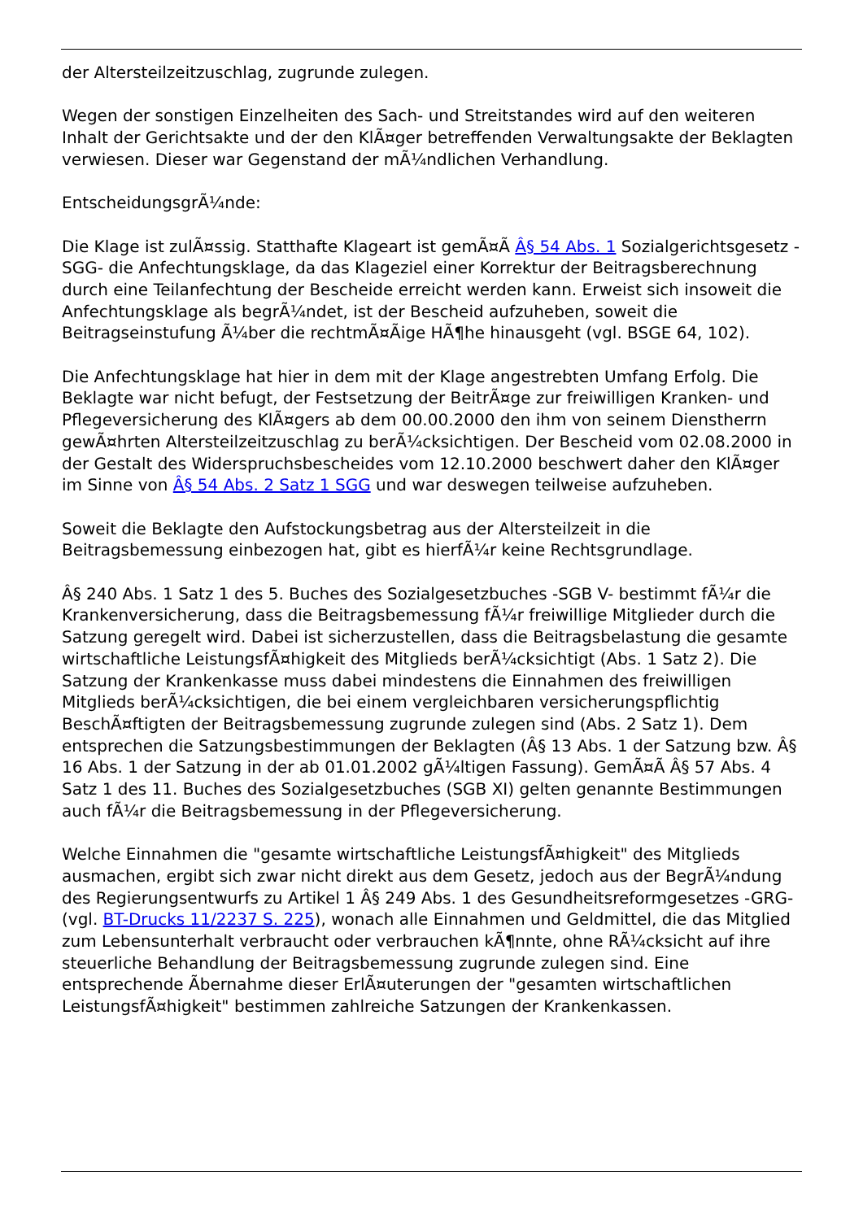der Altersteilzeitzuschlag, zugrunde zulegen.
Wegen der sonstigen Einzelheiten des Sach- und Streitstandes wird auf den weiteren Inhalt der Gerichtsakte und der den KlÃ¤ger betreffenden Verwaltungsakte der Beklagten verwiesen. Dieser war Gegenstand der mÃ¼ndlichen Verhandlung.
EntscheidungsgrÃ¼nde:
Die Klage ist zulÃ¤ssig. Statthafte Klageart ist gemÃ¤Ã Â§ 54 Abs. 1 Sozialgerichtsgesetz -SGG- die Anfechtungsklage, da das Klageziel einer Korrektur der Beitragsberechnung durch eine Teilanfechtung der Bescheide erreicht werden kann. Erweist sich insoweit die Anfechtungsklage als begrÃ¼ndet, ist der Bescheid aufzuheben, soweit die Beitragseinstufung Ã¼ber die rechtmÃ¤Ãige HÃ¶he hinausgeht (vgl. BSGE 64, 102).
Die Anfechtungsklage hat hier in dem mit der Klage angestrebten Umfang Erfolg. Die Beklagte war nicht befugt, der Festsetzung der BeitrÃ¤ge zur freiwilligen Kranken- und Pflegeversicherung des KlÃ¤gers ab dem 00.00.2000 den ihm von seinem Dienstherrn gewÃ¤hrten Altersteilzeitzuschlag zu berÃ¼cksichtigen. Der Bescheid vom 02.08.2000 in der Gestalt des Widerspruchsbescheides vom 12.10.2000 beschwert daher den KlÃ¤ger im Sinne von Â§ 54 Abs. 2 Satz 1 SGG und war deswegen teilweise aufzuheben.
Soweit die Beklagte den Aufstockungsbetrag aus der Altersteilzeit in die Beitragsbemessung einbezogen hat, gibt es hierfÃ¼r keine Rechtsgrundlage.
Â§ 240 Abs. 1 Satz 1 des 5. Buches des Sozialgesetzbuches -SGB V- bestimmt fÃ¼r die Krankenversicherung, dass die Beitragsbemessung fÃ¼r freiwillige Mitglieder durch die Satzung geregelt wird. Dabei ist sicherzustellen, dass die Beitragsbelastung die gesamte wirtschaftliche LeistungsfÃ¤higkeit des Mitglieds berÃ¼cksichtigt (Abs. 1 Satz 2). Die Satzung der Krankenkasse muss dabei mindestens die Einnahmen des freiwilligen Mitglieds berÃ¼cksichtigen, die bei einem vergleichbaren versicherungspflichtig BeschÃ¤ftigten der Beitragsbemessung zugrunde zulegen sind (Abs. 2 Satz 1). Dem entsprechen die Satzungsbestimmungen der Beklagten (Â§ 13 Abs. 1 der Satzung bzw. Â§ 16 Abs. 1 der Satzung in der ab 01.01.2002 gÃ¼ltigen Fassung). GemÃ¤Ã Â§ 57 Abs. 4 Satz 1 des 11. Buches des Sozialgesetzbuches (SGB XI) gelten genannte Bestimmungen auch fÃ¼r die Beitragsbemessung in der Pflegeversicherung.
Welche Einnahmen die "gesamte wirtschaftliche LeistungsfÃ¤higkeit" des Mitglieds ausmachen, ergibt sich zwar nicht direkt aus dem Gesetz, jedoch aus der BegrÃ¼ndung des Regierungsentwurfs zu Artikel 1 Â§ 249 Abs. 1 des Gesundheitsreformgesetzes -GRG- (vgl. BT-Drucks 11/2237 S. 225), wonach alle Einnahmen und Geldmittel, die das Mitglied zum Lebensunterhalt verbraucht oder verbrauchen kÃ¶nnte, ohne RÃ¼cksicht auf ihre steuerliche Behandlung der Beitragsbemessung zugrunde zulegen sind. Eine entsprechende Ãbernahme dieser ErlÃ¤uterungen der "gesamten wirtschaftlichen LeistungsfÃ¤higkeit" bestimmen zahlreiche Satzungen der Krankenkassen.